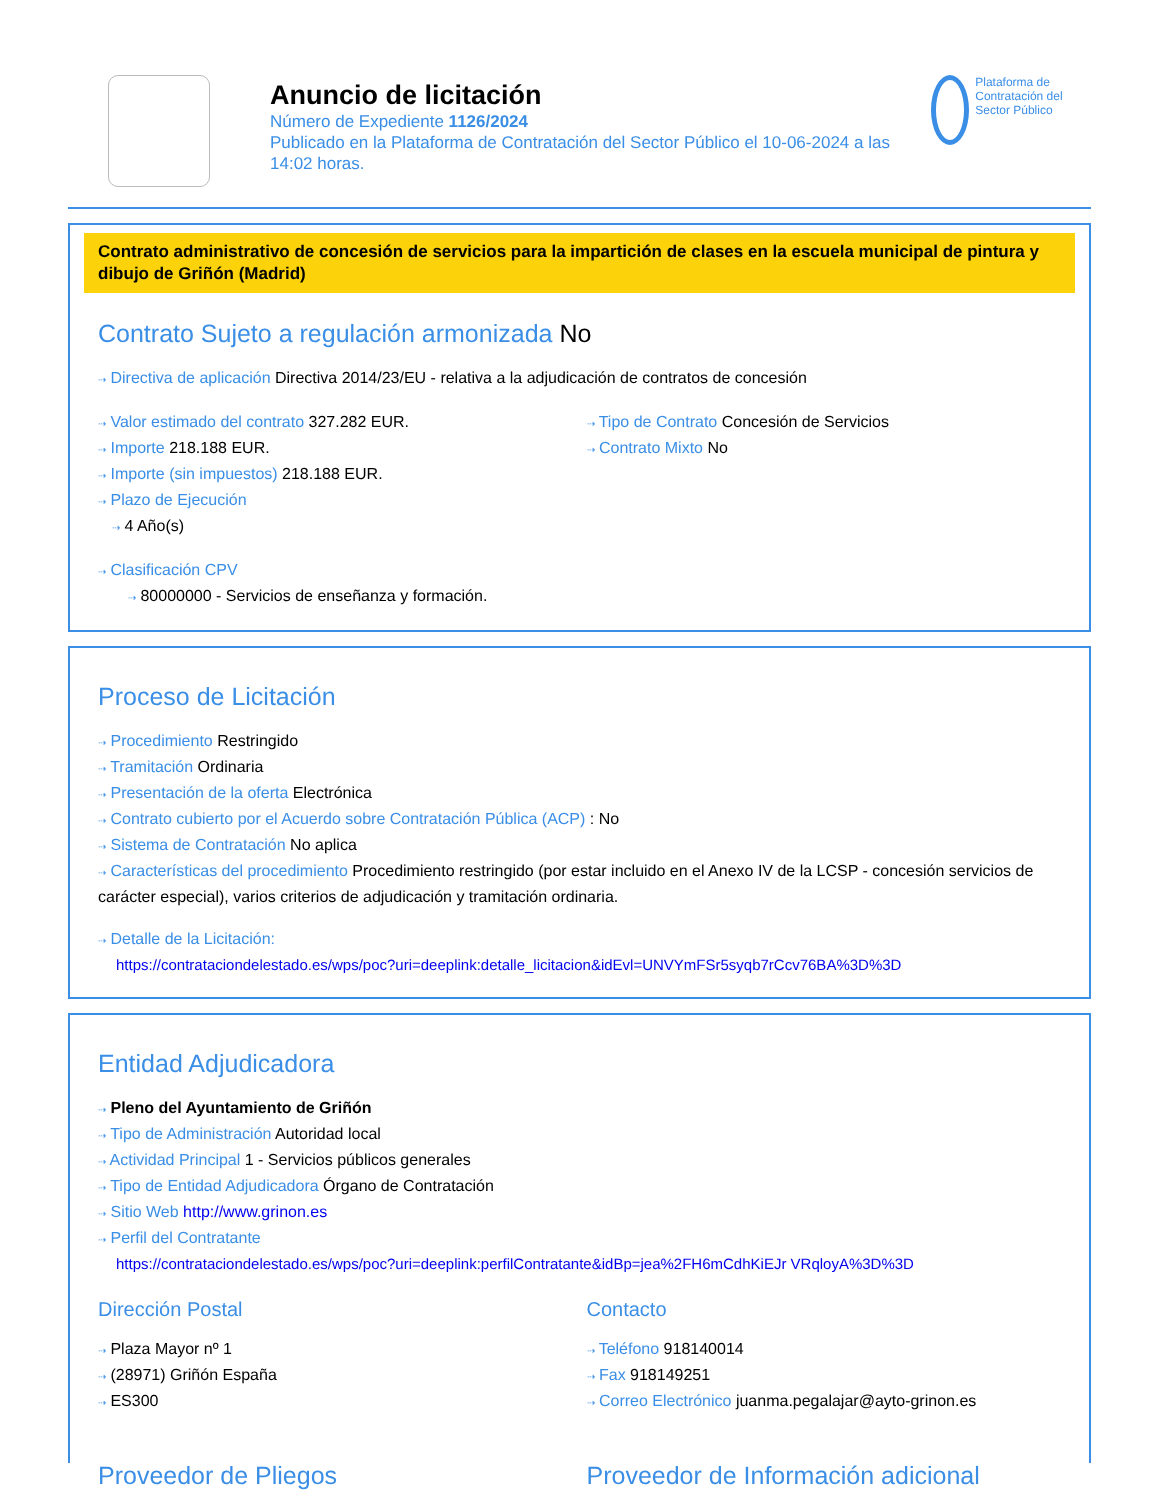Anuncio de licitación
Número de Expediente 1126/2024
Publicado en la Plataforma de Contratación del Sector Público el 10-06-2024 a las 14:02 horas.
Plataforma de Contratación del Sector Público
Contrato administrativo de concesión de servicios para la impartición de clases en la escuela municipal de pintura y dibujo de Griñón (Madrid)
Contrato Sujeto a regulación armonizada No
⇢ Directiva de aplicación Directiva 2014/23/EU - relativa a la adjudicación de contratos de concesión
⇢ Valor estimado del contrato 327.282 EUR.
⇢ Importe 218.188 EUR.
⇢ Importe (sin impuestos) 218.188 EUR.
⇢ Plazo de Ejecución
⇢ 4 Año(s)
⇢ Clasificación CPV
⇢ 80000000 - Servicios de enseñanza y formación.
⇢ Tipo de Contrato Concesión de Servicios
⇢ Contrato Mixto No
Proceso de Licitación
⇢ Procedimiento Restringido
⇢ Tramitación Ordinaria
⇢ Presentación de la oferta Electrónica
⇢ Contrato cubierto por el Acuerdo sobre Contratación Pública (ACP) : No
⇢ Sistema de Contratación No aplica
⇢ Características del procedimiento Procedimiento restringido (por estar incluido en el Anexo IV de la LCSP - concesión servicios de carácter especial), varios criterios de adjudicación y tramitación ordinaria.
⇢ Detalle de la Licitación:
https://contrataciondelestado.es/wps/poc?uri=deeplink:detalle_licitacion&idEvl=UNVYmFSr5syqb7rCcv76BA%3D%3D
Entidad Adjudicadora
⇢ Pleno del Ayuntamiento de Griñón
⇢ Tipo de Administración Autoridad local
⇢ Actividad Principal 1 - Servicios públicos generales
⇢ Tipo de Entidad Adjudicadora Órgano de Contratación
⇢ Sitio Web http://www.grinon.es
⇢ Perfil del Contratante
https://contrataciondelestado.es/wps/poc?uri=deeplink:perfilContratante&idBp=jea%2FH6mCdhKiEJr VRqloyA%3D%3D
Dirección Postal
⇢ Plaza Mayor nº 1
⇢ (28971) Griñón España
⇢ ES300
Contacto
⇢ Teléfono 918140014
⇢ Fax 918149251
⇢ Correo Electrónico juanma.pegalajar@ayto-grinon.es
Proveedor de Pliegos Proveedor de Información adicional